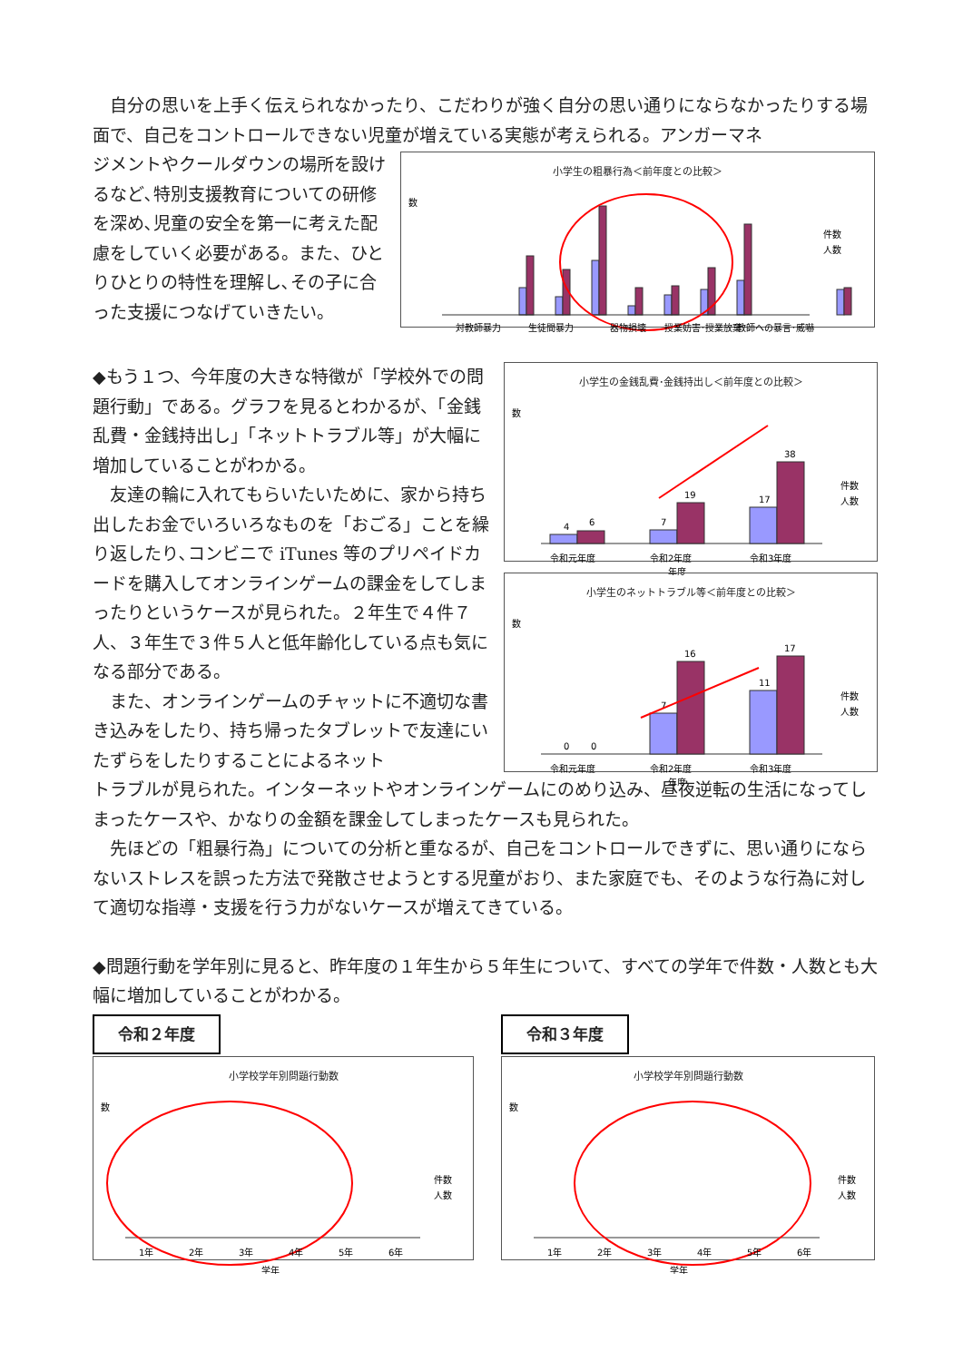自分の思いを上手く伝えられなかったり、こだわりが強く自分の思い通りにならなかったりする場面で、自己をコントロールできない児童が増えている実態が考えられる。アンガーマネ
ジメントやクールダウンの場所を設けるなど､特別支援教育についての研修を深め､児童の安全を第一に考えた配慮をしていく必要がある。また、ひとりひとりの特性を理解し､その子に合った支援につなげていきたい。
小学生の粗暴行為＜前年度との比較＞
数
対教師暴力
生徒間暴力
器物損壊
授業妨害･授業放棄
教師への暴言･威嚇
件数
人数
◆もう１つ、今年度の大きな特徴が「学校外での問題行動」である。グラフを見るとわかるが、「金銭乱費・金銭持出し」「ネットトラブル等」が大幅に増加していることがわかる。
　友達の輪に入れてもらいたいために、家から持ち出したお金でいろいろなものを「おごる」ことを繰り返したり､コンビニで iTunes 等のプリペイドカードを購入してオンラインゲームの課金をしてしまったりというケースが見られた。２年生で４件７人、３年生で３件５人と低年齢化している点も気になる部分である。
　また、オンラインゲームのチャットに不適切な書き込みをしたり、持ち帰ったタブレットで友達にいたずらをしたりすることによるネット
小学生の金銭乱費･金銭持出し＜前年度との比較＞
数
4
6
7
19
17
38
令和元年度
令和2年度
令和3年度
年度
件数
人数
小学生のネットトラブル等＜前年度との比較＞
数
0
0
7
16
11
17
令和元年度
令和2年度
令和3年度
年度
件数
人数
トラブルが見られた。インターネットやオンラインゲームにのめり込み、昼夜逆転の生活になってしまったケースや、かなりの金額を課金してしまったケースも見られた。
　先ほどの「粗暴行為」についての分析と重なるが、自己をコントロールできずに、思い通りにならないストレスを誤った方法で発散させようとする児童がおり、また家庭でも、そのような行為に対して適切な指導・支援を行う力がないケースが増えてきている。
◆問題行動を学年別に見ると、昨年度の１年生から５年生について、すべての学年で件数・人数とも大幅に増加していることがわかる。
令和２年度
小学校学年別問題行動数
数
1年
2年
3年
4年
5年
6年
学年
件数
人数
令和３年度
小学校学年別問題行動数
数
1年
2年
3年
4年
5年
6年
学年
件数
人数